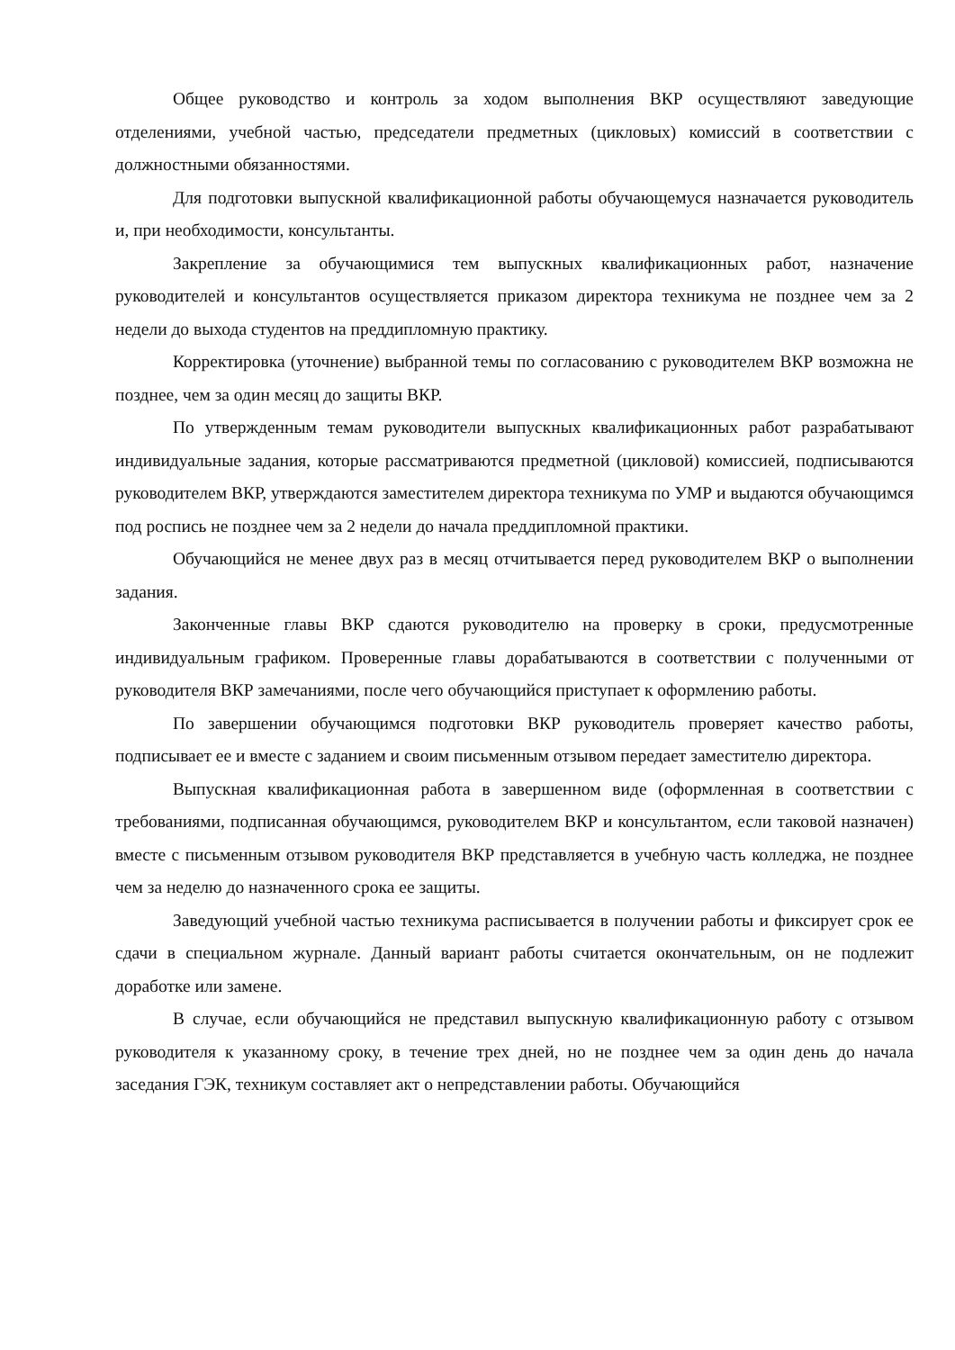Общее руководство и контроль за ходом выполнения ВКР осуществляют заведующие отделениями, учебной частью, председатели предметных (цикловых) комиссий в соответствии с должностными обязанностями.
Для подготовки выпускной квалификационной работы обучающемуся назначается руководитель и, при необходимости, консультанты.
Закрепление за обучающимися тем выпускных квалификационных работ, назначение руководителей и консультантов осуществляется приказом директора техникума не позднее чем за 2 недели до выхода студентов на преддипломную практику.
Корректировка (уточнение) выбранной темы по согласованию с руководителем ВКР возможна не позднее, чем за один месяц до защиты ВКР.
По утвержденным темам руководители выпускных квалификационных работ разрабатывают индивидуальные задания, которые рассматриваются предметной (цикловой) комиссией, подписываются руководителем ВКР, утверждаются заместителем директора техникума по УМР и выдаются обучающимся под роспись не позднее чем за 2 недели до начала преддипломной практики.
Обучающийся не менее двух раз в месяц отчитывается перед руководителем ВКР о выполнении задания.
Законченные главы ВКР сдаются руководителю на проверку в сроки, предусмотренные индивидуальным графиком. Проверенные главы дорабатываются в соответствии с полученными от руководителя ВКР замечаниями, после чего обучающийся приступает к оформлению работы.
По завершении обучающимся подготовки ВКР руководитель проверяет качество работы, подписывает ее и вместе с заданием и своим письменным отзывом передает заместителю директора.
Выпускная квалификационная работа в завершенном виде (оформленная в соответствии с требованиями, подписанная обучающимся, руководителем ВКР и консультантом, если таковой назначен) вместе с письменным отзывом руководителя ВКР представляется в учебную часть колледжа, не позднее чем за неделю до назначенного срока ее защиты.
Заведующий учебной частью техникума расписывается в получении работы и фиксирует срок ее сдачи в специальном журнале. Данный вариант работы считается окончательным, он не подлежит доработке или замене.
В случае, если обучающийся не представил выпускную квалификационную работу с отзывом руководителя к указанному сроку, в течение трех дней, но не позднее чем за один день до начала заседания ГЭК, техникум составляет акт о непредставлении работы. Обучающийся